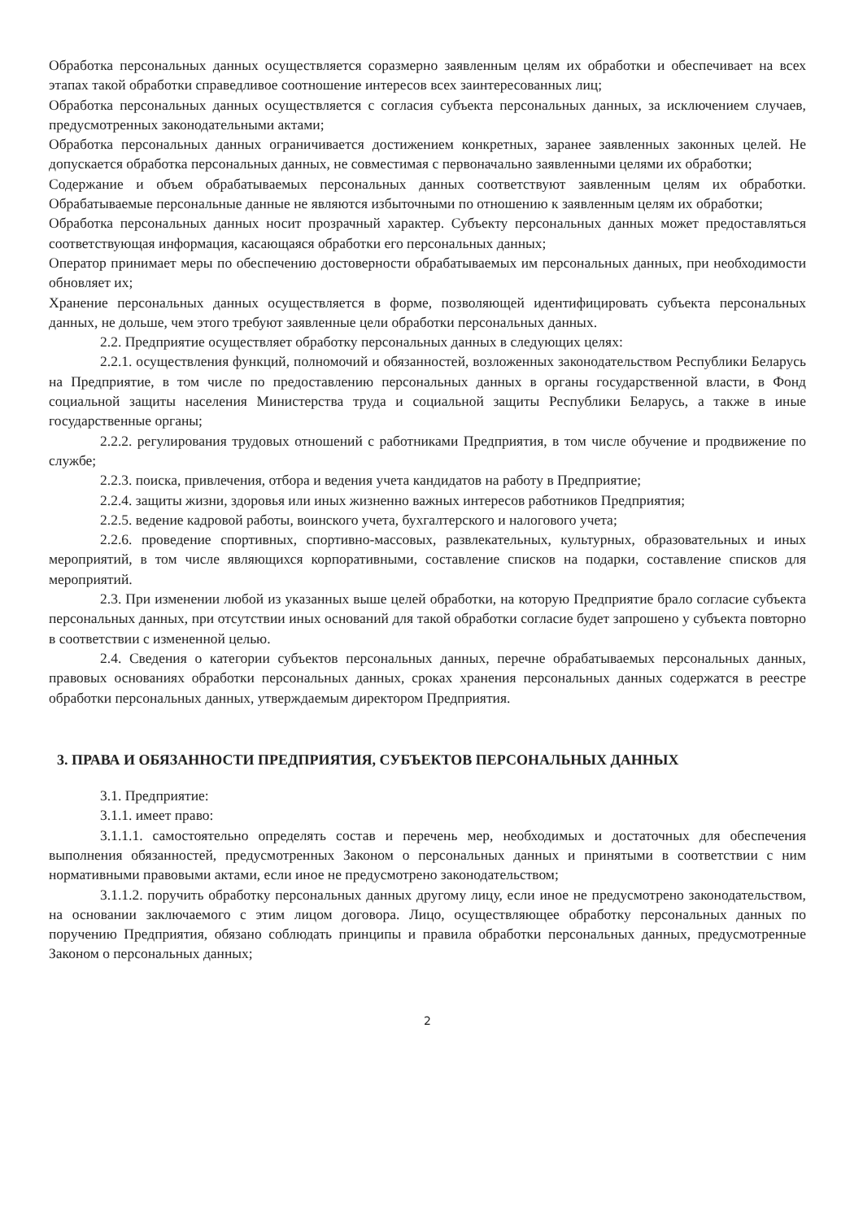Обработка персональных данных осуществляется соразмерно заявленным целям их обработки и обеспечивает на всех этапах такой обработки справедливое соотношение интересов всех заинтересованных лиц;
Обработка персональных данных осуществляется с согласия субъекта персональных данных, за исключением случаев, предусмотренных законодательными актами;
Обработка персональных данных ограничивается достижением конкретных, заранее заявленных законных целей. Не допускается обработка персональных данных, не совместимая с первоначально заявленными целями их обработки;
Содержание и объем обрабатываемых персональных данных соответствуют заявленным целям их обработки. Обрабатываемые персональные данные не являются избыточными по отношению к заявленным целям их обработки;
Обработка персональных данных носит прозрачный характер. Субъекту персональных данных может предоставляться соответствующая информация, касающаяся обработки его персональных данных;
Оператор принимает меры по обеспечению достоверности обрабатываемых им персональных данных, при необходимости обновляет их;
Хранение персональных данных осуществляется в форме, позволяющей идентифицировать субъекта персональных данных, не дольше, чем этого требуют заявленные цели обработки персональных данных.
2.2. Предприятие осуществляет обработку персональных данных в следующих целях:
2.2.1. осуществления функций, полномочий и обязанностей, возложенных законодательством Республики Беларусь на Предприятие, в том числе по предоставлению персональных данных в органы государственной власти, в Фонд социальной защиты населения Министерства труда и социальной защиты Республики Беларусь, а также в иные государственные органы;
2.2.2. регулирования трудовых отношений с работниками Предприятия, в том числе обучение и продвижение по службе;
2.2.3. поиска, привлечения, отбора и ведения учета кандидатов на работу в Предприятие;
2.2.4. защиты жизни, здоровья или иных жизненно важных интересов работников Предприятия;
2.2.5. ведение кадровой работы, воинского учета, бухгалтерского и налогового учета;
2.2.6. проведение спортивных, спортивно-массовых, развлекательных, культурных, образовательных и иных мероприятий, в том числе являющихся корпоративными, составление списков на подарки, составление списков для мероприятий.
2.3. При изменении любой из указанных выше целей обработки, на которую Предприятие брало согласие субъекта персональных данных, при отсутствии иных оснований для такой обработки согласие будет запрошено у субъекта повторно в соответствии с измененной целью.
2.4. Сведения о категории субъектов персональных данных, перечне обрабатываемых персональных данных, правовых основаниях обработки персональных данных, сроках хранения персональных данных содержатся в реестре обработки персональных данных, утверждаемым директором Предприятия.
3. ПРАВА И ОБЯЗАННОСТИ ПРЕДПРИЯТИЯ, СУБЪЕКТОВ ПЕРСОНАЛЬНЫХ ДАННЫХ
3.1. Предприятие:
3.1.1. имеет право:
3.1.1.1. самостоятельно определять состав и перечень мер, необходимых и достаточных для обеспечения выполнения обязанностей, предусмотренных Законом о персональных данных и принятыми в соответствии с ним нормативными правовыми актами, если иное не предусмотрено законодательством;
3.1.1.2. поручить обработку персональных данных другому лицу, если иное не предусмотрено законодательством, на основании заключаемого с этим лицом договора. Лицо, осуществляющее обработку персональных данных по поручению Предприятия, обязано соблюдать принципы и правила обработки персональных данных, предусмотренные Законом о персональных данных;
2